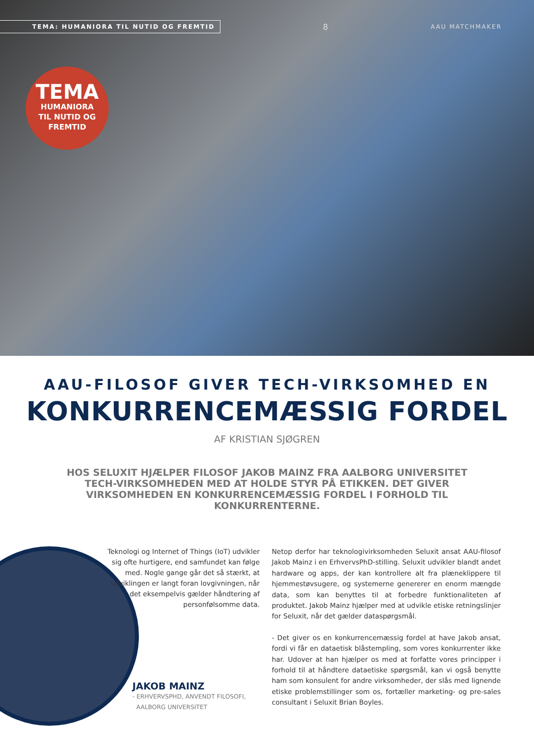TEMA: HUMANIORA TIL NUTID OG FREMTID
8
AAU MATCHMAKER
TEMA
HUMANIORA
TIL NUTID OG
FREMTID
AAU-FILOSOF GIVER TECH-VIRKSOMHED EN
KONKURRENCEMÆSSIG FORDEL
AF KRISTIAN SJØGREN
HOS SELUXIT HJÆLPER FILOSOF JAKOB MAINZ FRA AALBORG UNIVERSITET TECH-VIRKSOMHEDEN MED AT HOLDE STYR PÅ ETIKKEN. DET GIVER VIRKSOMHEDEN EN KONKURRENCEMÆSSIG FORDEL I FORHOLD TIL KONKURRENTERNE.
Teknologi og Internet of Things (IoT) udvikler sig ofte hurtigere, end samfundet kan følge med. Nogle gange går det så stærkt, at udviklingen er langt foran lovgivningen, når det eksempelvis gælder håndtering af personfølsomme data.
JAKOB MAINZ
- ERHVERVSPHD, ANVENDT FILOSOFI,
AALBORG UNIVERSITET
Netop derfor har teknologivirksomheden Seluxit ansat AAU-filosof Jakob Mainz i en ErhvervsPhD-stilling. Seluxit udvikler blandt andet hardware og apps, der kan kontrollere alt fra plæneklippere til hjemmestøvsugere, og systemerne genererer en enorm mængde data, som kan benyttes til at forbedre funktionaliteten af produktet. Jakob Mainz hjælper med at udvikle etiske retningslinjer for Seluxit, når det gælder dataspørgsmål.
- Det giver os en konkurrencemæssig fordel at have Jakob ansat, fordi vi får en dataetisk blåstempling, som vores konkurrenter ikke har. Udover at han hjælper os med at forfatte vores principper i forhold til at håndtere dataetiske spørgsmål, kan vi også benytte ham som konsulent for andre virksomheder, der slås med lignende etiske problemstillinger som os, fortæller marketing- og pre-sales consultant i Seluxit Brian Boyles.